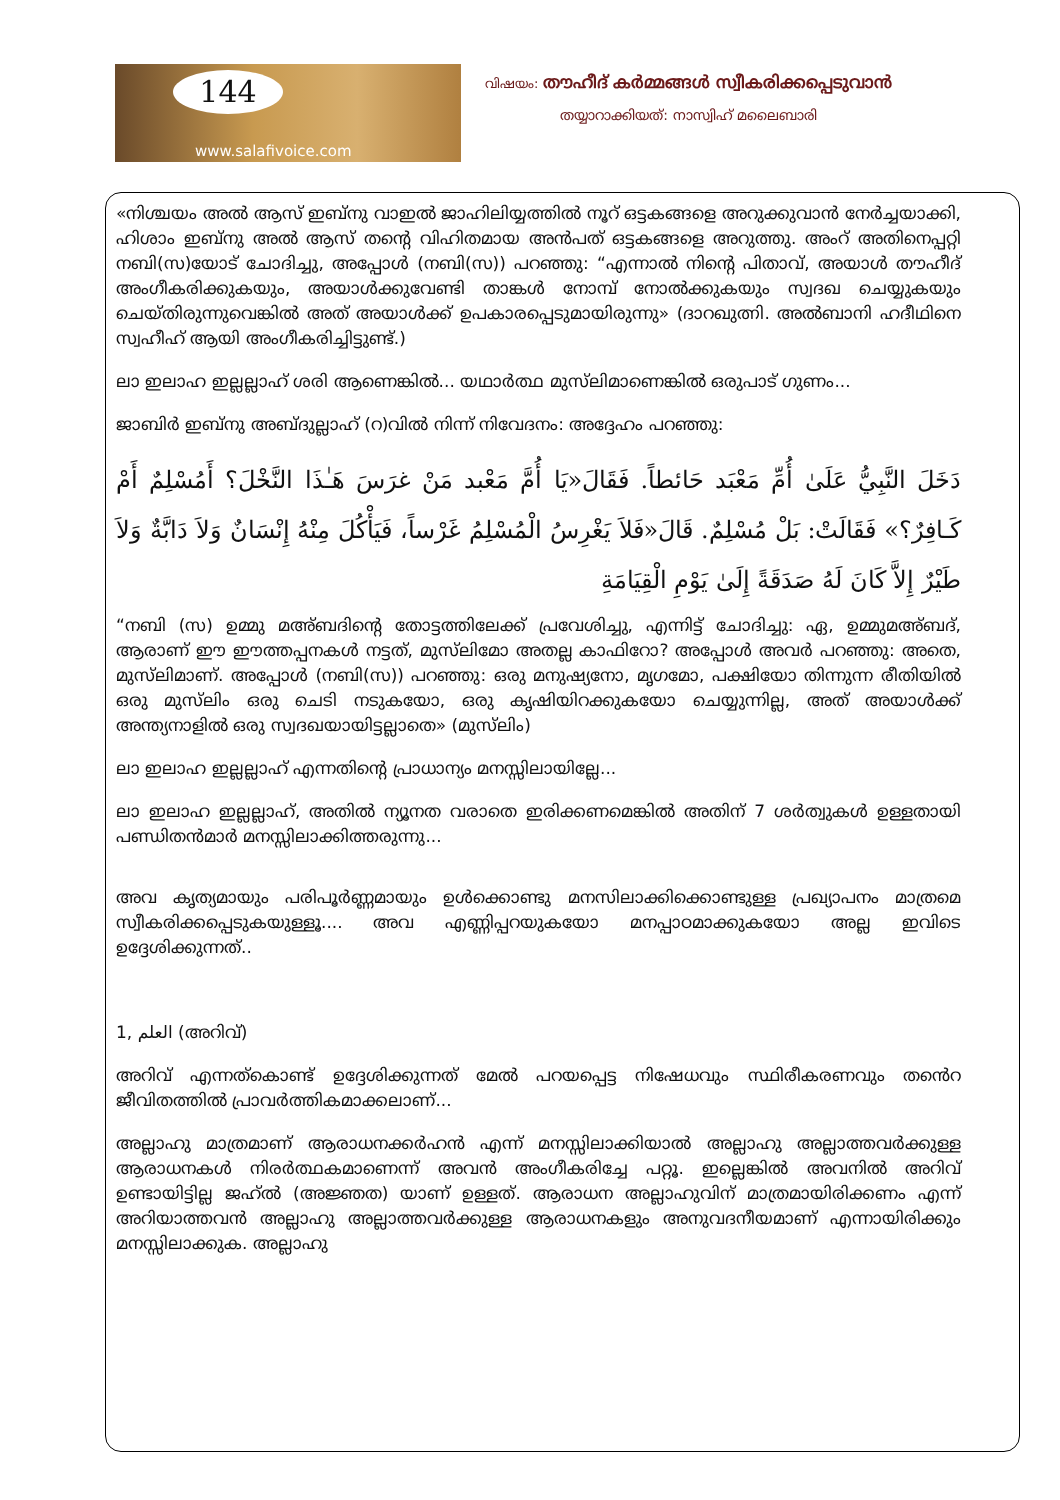144
www.salafivoice.com
വിഷയം: തൗഹീദ് കർമ്മങ്ങൾ സ്വീകരിക്കപ്പെടുവാൻ
തയ്യാറാക്കിയത്: നാസ്വിഹ് മലൈബാരി
«നിശ്ചയം അൽ ആസ് ഇബ്നു വാഇൽ ജാഹിലിയ്യത്തിൽ നൂറ് ഒട്ടകങ്ങളെ അറുക്കുവാൻ നേർച്ചയാക്കി, ഹിശാം ഇബ്നു അൽ ആസ് തന്റെ വിഹിതമായ അൻപത് ഒട്ടകങ്ങളെ അറുത്തു. അംറ് അതിനെപ്പറ്റി നബി(സ)യോട് ചോദിച്ചു, അപ്പോൾ (നബി(സ)) പറഞ്ഞു: “എന്നാൽ നിന്റെ പിതാവ്, അയാൾ തൗഹീദ് അംഗീകരിക്കുകയും, അയാൾക്കുവേണ്ടി താങ്കൾ നോമ്പ് നോൽക്കുകയും സ്വദഖ ചെയ്യുകയും ചെയ്തിരുന്നുവെങ്കിൽ അത് അയാൾക്ക് ഉപകാരപ്പെടുമായിരുന്നു» (ദാറഖുത്നി. അൽബാനി ഹദീഥിനെ സ്വഹീഹ് ആയി അംഗീകരിച്ചിട്ടുണ്ട്.)
ലാ ഇലാഹ ഇല്ലല്ലാഹ് ശരി ആണെങ്കിൽ... യഥാർത്ഥ മുസ്‌ലിമാണെങ്കിൽ ഒരുപാട് ഗുണം...
ജാബിർ ഇബ്നു അബ്ദുല്ലാഹ് (റ)വിൽ നിന്ന് നിവേദനം: അദ്ദേഹം പറഞ്ഞു:
دَخَلَ النَّبِيُّ عَلَىٰ أُمِّ مَعْبَد حَائطاً. فَقَالَ«يَا أُمَّ مَعْبد مَنْ غرَسَ هَـٰذَا النَّخْلَ؟ أَمُسْلِمٌ أَمْ كَـافِرٌ؟» فَقَالَتْ: بَلْ مُسْلِمٌ. قَالَ«فَلاَ يَغْرِسُ الْمُسْلِمُ غَرْساً، فَيَأْكُلَ مِنْهُ إِنْسَانٌ وَلاَ دَابَّةٌ وَلاَ طَيْرٌ إِلاَّ كَانَ لَهُ صَدَقَةً إِلَىٰ يَوْمِ الْقِيَامَةِ
“നബി (സ) ഉമ്മു മഅ്ബദിന്റെ തോട്ടത്തിലേക്ക് പ്രവേശിച്ചു, എന്നിട്ട് ചോദിച്ചു: ഏ, ഉമ്മുമഅ്ബദ്, ആരാണ് ഈ ഈത്തപ്പനകൾ നട്ടത്, മുസ്‌ലിമോ അതല്ല കാഫിറോ? അപ്പോൾ അവർ പറഞ്ഞു: അതെ, മുസ്‌ലിമാണ്. അപ്പോൾ (നബി(സ)) പറഞ്ഞു: ഒരു മനുഷ്യനോ, മൃഗമോ, പക്ഷിയോ തിന്നുന്ന രീതിയിൽ ഒരു മുസ്‌ലിം ഒരു ചെടി നടുകയോ, ഒരു കൃഷിയിറക്കുകയോ ചെയ്യുന്നില്ല, അത് അയാൾക്ക് അന്ത്യനാളിൽ ഒരു സ്വദഖയായിട്ടല്ലാതെ» (മുസ്‌ലിം)
ലാ ഇലാഹ ഇല്ലല്ലാഹ് എന്നതിന്റെ പ്രാധാന്യം മനസ്സിലായില്ലേ...
ലാ ഇലാഹ ഇല്ലല്ലാഹ്, അതിൽ ന്യൂനത വരാതെ ഇരിക്കണമെങ്കിൽ അതിന് 7 ശർത്വുകൾ ഉള്ളതായി പണ്ഡിതൻമാർ മനസ്സിലാക്കിത്തരുന്നു...
അവ കൃത്യമായും പരിപൂർണ്ണമായും ഉൾക്കൊണ്ടു മനസിലാക്കിക്കൊണ്ടുള്ള പ്രഖ്യാപനം മാത്രമെ സ്വീകരിക്കപ്പെടുകയുള്ളൂ.... അവ എണ്ണിപ്പറയുകയോ മനപ്പാഠമാക്കുകയോ അല്ല ഇവിടെ ഉദ്ദേശിക്കുന്നത്..
1, العلم (അറിവ്)
അറിവ് എന്നത്കൊണ്ട് ഉദ്ദേശിക്കുന്നത് മേൽ പറയപ്പെട്ട നിഷേധവും സ്ഥിരീകരണവും തൻെറ ജീവിതത്തിൽ പ്രാവർത്തികമാക്കലാണ്...
അല്ലാഹു മാത്രമാണ് ആരാധനക്കർഹൻ എന്ന് മനസ്സിലാക്കിയാൽ അല്ലാഹു അല്ലാത്തവർക്കുള്ള ആരാധനകൾ നിരർത്ഥകമാണെന്ന് അവൻ അംഗീകരിച്ചേ പറ്റൂ. ഇല്ലെങ്കിൽ അവനിൽ അറിവ് ഉണ്ടായിട്ടില്ല ജഹ്ൽ (അജ്ഞത) യാണ് ഉള്ളത്. ആരാധന അല്ലാഹുവിന് മാത്രമായിരിക്കണം എന്ന് അറിയാത്തവൻ അല്ലാഹു അല്ലാത്തവർക്കുള്ള ആരാധനകളും അനുവദനീയമാണ് എന്നായിരിക്കും മനസ്സിലാക്കുക. അല്ലാഹു